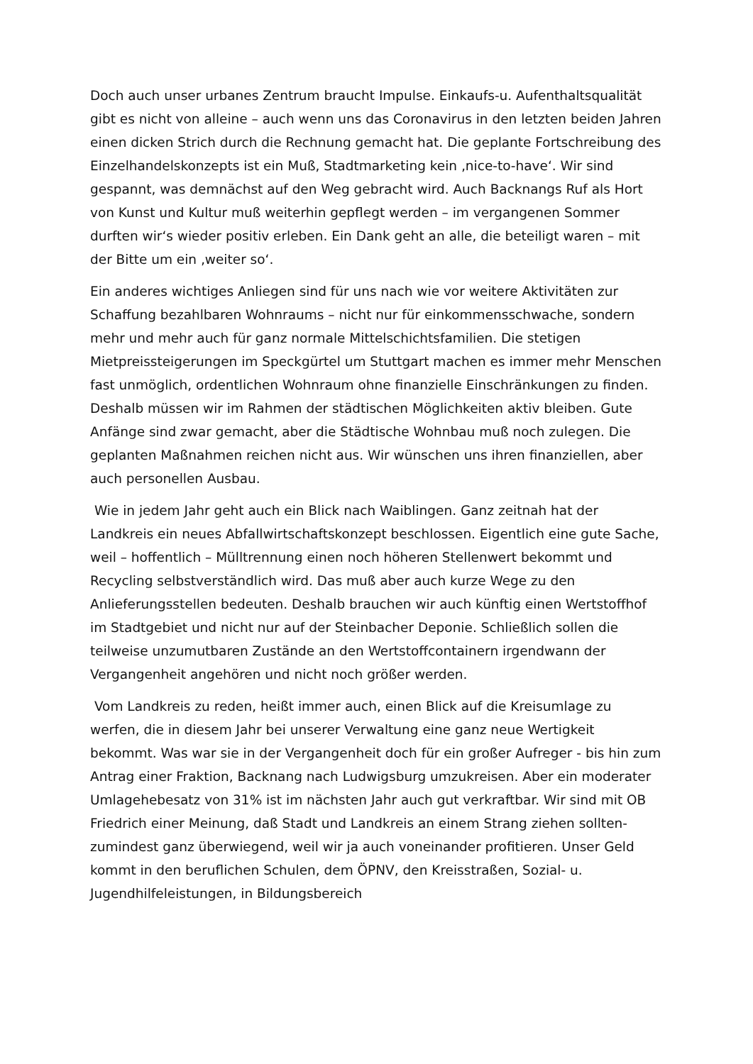Doch auch unser urbanes Zentrum braucht Impulse. Einkaufs-u. Aufenthaltsqualität gibt es nicht von alleine – auch wenn uns das Coronavirus in den letzten beiden Jahren einen dicken Strich durch die Rechnung gemacht hat. Die geplante Fortschreibung des Einzelhandelskonzepts ist ein Muß, Stadtmarketing kein ‚nice-to-have‘. Wir sind gespannt, was demnächst auf den Weg gebracht wird. Auch Backnangs Ruf als Hort von Kunst und Kultur muß weiterhin gepflegt werden – im vergangenen Sommer durften wir‘s wieder positiv erleben. Ein Dank geht an alle, die beteiligt waren – mit der Bitte um ein ‚weiter so‘.
Ein anderes wichtiges Anliegen sind für uns nach wie vor weitere Aktivitäten zur Schaffung bezahlbaren Wohnraums – nicht nur für einkommensschwache, sondern mehr und mehr auch für ganz normale Mittelschichtsfamilien. Die stetigen Mietpreissteigerungen im Speckgürtel um Stuttgart machen es immer mehr Menschen fast unmöglich, ordentlichen Wohnraum ohne finanzielle Einschränkungen zu finden. Deshalb müssen wir im Rahmen der städtischen Möglichkeiten aktiv bleiben. Gute Anfänge sind zwar gemacht, aber die Städtische Wohnbau muß noch zulegen. Die geplanten Maßnahmen reichen nicht aus. Wir wünschen uns ihren finanziellen, aber auch personellen Ausbau.
Wie in jedem Jahr geht auch ein Blick nach Waiblingen. Ganz zeitnah hat der Landkreis ein neues Abfallwirtschaftskonzept beschlossen. Eigentlich eine gute Sache, weil – hoffentlich – Mülltrennung einen noch höheren Stellenwert bekommt und Recycling selbstverständlich wird. Das muß aber auch kurze Wege zu den Anlieferungsstellen bedeuten. Deshalb brauchen wir auch künftig einen Wertstoffhof im Stadtgebiet und nicht nur auf der Steinbacher Deponie. Schließlich sollen die teilweise unzumutbaren Zustände an den Wertstoffcontainern irgendwann der Vergangenheit angehören und nicht noch größer werden.
Vom Landkreis zu reden, heißt immer auch, einen Blick auf die Kreisumlage zu werfen, die in diesem Jahr bei unserer Verwaltung eine ganz neue Wertigkeit bekommt. Was war sie in der Vergangenheit doch für ein großer Aufreger - bis hin zum Antrag einer Fraktion, Backnang nach Ludwigsburg umzukreisen. Aber ein moderater Umlagehebesatz von 31% ist im nächsten Jahr auch gut verkraftbar. Wir sind mit OB Friedrich einer Meinung, daß Stadt und Landkreis an einem Strang ziehen sollten- zumindest ganz überwiegend, weil wir ja auch voneinander profitieren. Unser Geld kommt in den beruflichen Schulen, dem ÖPNV, den Kreisstraßen, Sozial- u. Jugendhilfeleistungen, in Bildungsbereich